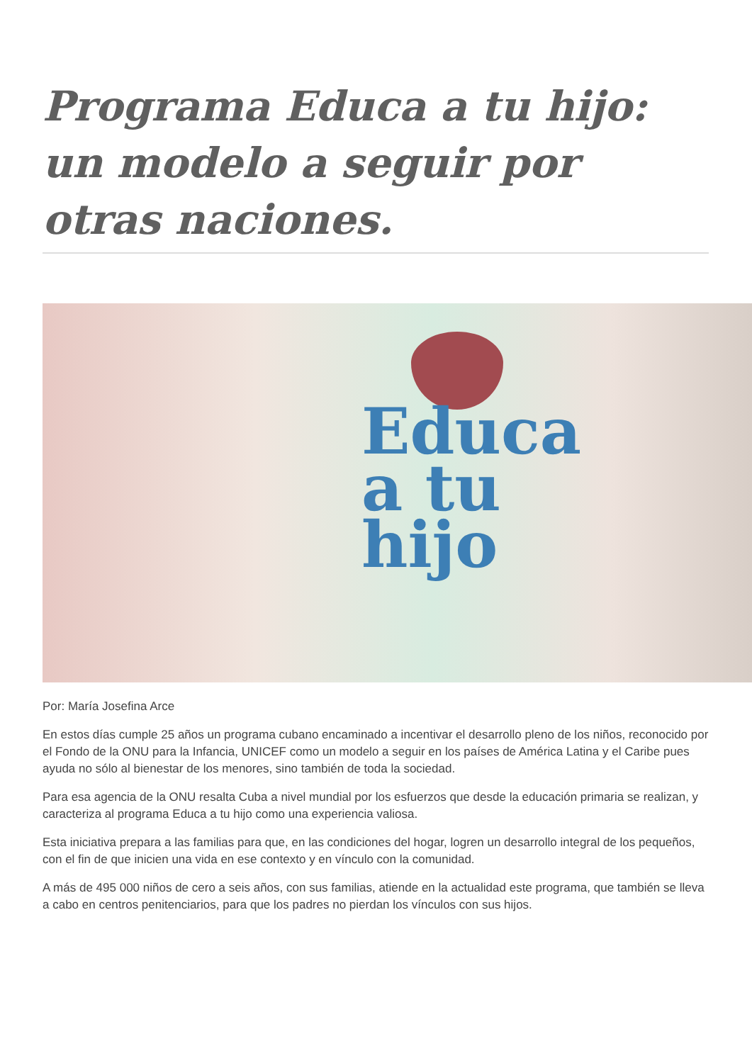Programa Educa a tu hijo: un modelo a seguir por otras naciones.
Educa
a tu
hijo
Por: María Josefina Arce
En estos días cumple 25 años un programa cubano encaminado a incentivar el desarrollo pleno de los niños, reconocido por el Fondo de la ONU para la Infancia, UNICEF como un modelo a seguir en los países de América Latina y el Caribe pues ayuda no sólo al bienestar de los menores, sino también de toda la sociedad.
Para esa agencia de la ONU resalta Cuba a nivel mundial por los esfuerzos que desde la educación primaria se realizan, y caracteriza al programa Educa a tu hijo como una experiencia valiosa.
Esta iniciativa prepara a las familias para que, en las condiciones del hogar, logren un desarrollo integral de los pequeños, con el fin de que inicien una vida en ese contexto y en vínculo con la comunidad.
A más de 495 000 niños de cero a seis años, con sus familias, atiende en la actualidad este programa, que también se lleva a cabo en centros penitenciarios, para que los padres no pierdan los vínculos con sus hijos.